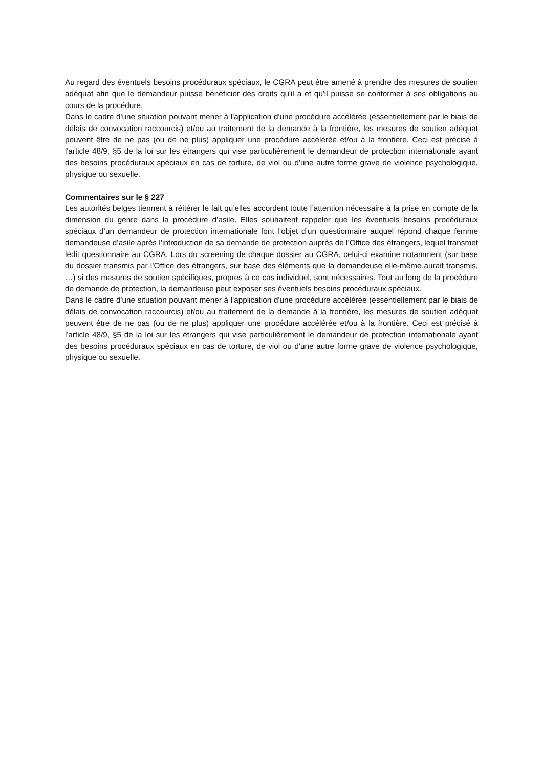Au regard des éventuels besoins procéduraux spéciaux, le CGRA peut être amené à prendre des mesures de soutien adéquat afin que le demandeur puisse bénéficier des droits qu'il a et qu'il puisse se conformer à ses obligations au cours de la procédure.
Dans le cadre d'une situation pouvant mener à l'application d'une procédure accélérée (essentiellement par le biais de délais de convocation raccourcis) et/ou au traitement de la demande à la frontière, les mesures de soutien adéquat peuvent être de ne pas (ou de ne plus) appliquer une procédure accélérée et/ou à la frontière. Ceci est précisé à l'article 48/9, §5 de la loi sur les étrangers qui vise particulièrement le demandeur de protection internationale ayant des besoins procéduraux spéciaux en cas de torture, de viol ou d'une autre forme grave de violence psychologique, physique ou sexuelle.
Commentaires sur le § 227
Les autorités belges tiennent à réitérer le fait qu’elles accordent toute l’attention nécessaire à la prise en compte de la dimension du genre dans la procédure d’asile. Elles souhaitent rappeler que les éventuels besoins procéduraux spéciaux d’un demandeur de protection internationale font l’objet d’un questionnaire auquel répond chaque femme demandeuse d’asile après l’introduction de sa demande de protection auprès de l’Office des étrangers, lequel transmet ledit questionnaire au CGRA. Lors du screening de chaque dossier au CGRA, celui-ci examine notamment (sur base du dossier transmis par l’Office des étrangers, sur base des éléments que la demandeuse elle-même aurait transmis, …) si des mesures de soutien spécifiques, propres à ce cas individuel, sont nécessaires. Tout au long de la procédure de demande de protection, la demandeuse peut exposer ses éventuels besoins procéduraux spéciaux.
Dans le cadre d'une situation pouvant mener à l'application d'une procédure accélérée (essentiellement par le biais de délais de convocation raccourcis) et/ou au traitement de la demande à la frontière, les mesures de soutien adéquat peuvent être de ne pas (ou de ne plus) appliquer une procédure accélérée et/ou à la frontière. Ceci est précisé à l'article 48/9, §5 de la loi sur les étrangers qui vise particulièrement le demandeur de protection internationale ayant des besoins procéduraux spéciaux en cas de torture, de viol ou d'une autre forme grave de violence psychologique, physique ou sexuelle.